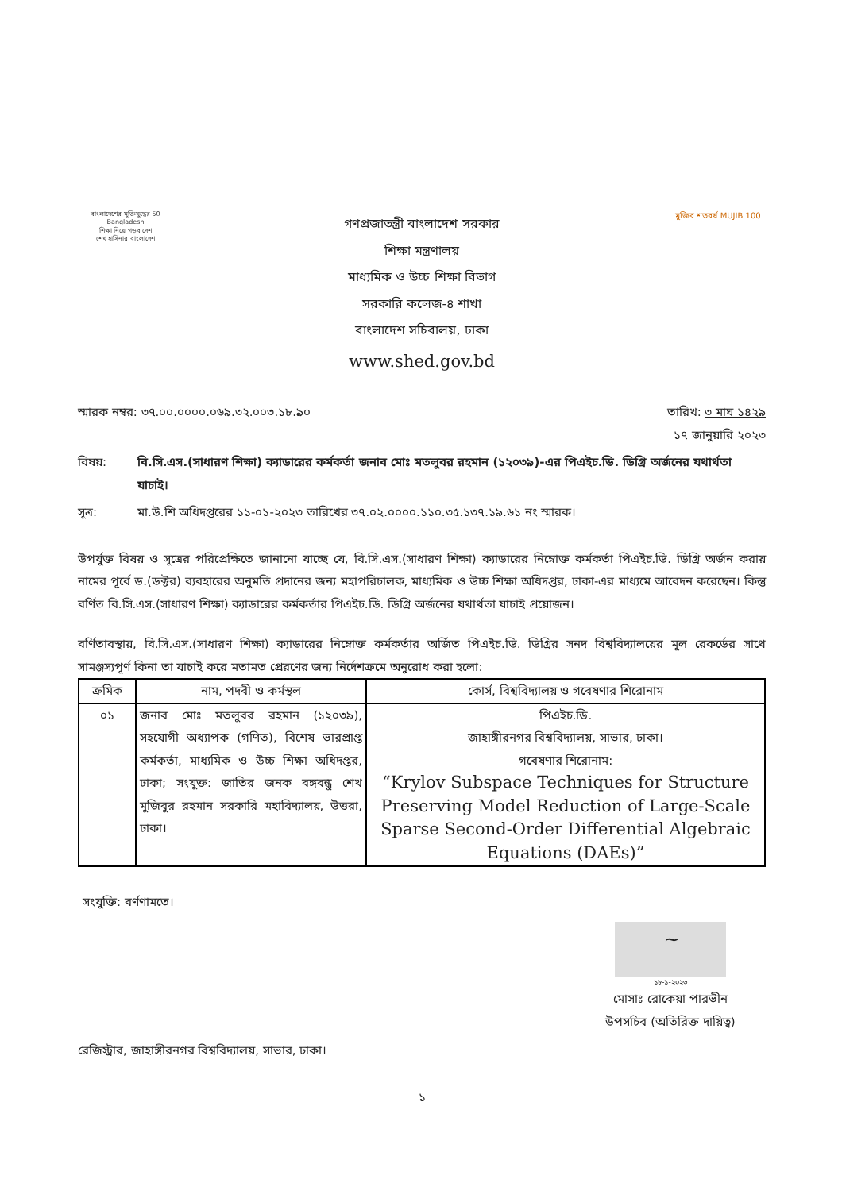বাংলাদেশের মুক্তিযুদ্ধের 50 Bangladesh
শিক্ষা নিয়ে গড়ব দেশ
শেখ হাসিনার বাংলাদেশ
গণপ্রজাতন্ত্রী বাংলাদেশ সরকার
শিক্ষা মন্ত্রণালয়
মাধ্যমিক ও উচ্চ শিক্ষা বিভাগ
সরকারি কলেজ-৪ শাখা
বাংলাদেশ সচিবালয়, ঢাকা
www.shed.gov.bd
মুজিব শতবর্ষ MUJIB 100
স্মারক নম্বর: ৩৭.০০.০০০০.০৬৯.৩২.০০৩.১৮.৯০
তারিখ: ৩ মাঘ ১৪২৯
১৭ জানুয়ারি ২০২৩
বিষয়: বি.সি.এস.(সাধারণ শিক্ষা) ক্যাডারের কর্মকর্তা জনাব মোঃ মতলুবর রহমান (১২০৩৯)-এর পিএইচ.ডি. ডিগ্রি অর্জনের যথার্থতা যাচাই।
সূত্র: মা.উ.শি অধিদপ্তরের ১১-০১-২০২৩ তারিখের ৩৭.০২.০০০০.১১০.৩৫.১৩৭.১৯.৬১ নং স্মারক।
উপর্যুক্ত বিষয় ও সূত্রের পরিপ্রেক্ষিতে জানানো যাচ্ছে যে, বি.সি.এস.(সাধারণ শিক্ষা) ক্যাডারের নিম্নোক্ত কর্মকর্তা পিএইচ.ডি. ডিগ্রি অর্জন করায় নামের পূর্বে ড.(ডক্টর) ব্যবহারের অনুমতি প্রদানের জন্য মহাপরিচালক, মাধ্যমিক ও উচ্চ শিক্ষা অধিদপ্তর, ঢাকা-এর মাধ্যমে আবেদন করেছেন। কিন্তু বর্ণিত বি.সি.এস.(সাধারণ শিক্ষা) ক্যাডারের কর্মকর্তার পিএইচ.ডি. ডিগ্রি অর্জনের যথার্থতা যাচাই প্রয়োজন।
বর্ণিতাবস্থায়, বি.সি.এস.(সাধারণ শিক্ষা) ক্যাডারের নিম্নোক্ত কর্মকর্তার অর্জিত পিএইচ.ডি. ডিগ্রির সনদ বিশ্ববিদ্যালয়ের মূল রেকর্ডের সাথে সামঞ্জস্যপূর্ণ কিনা তা যাচাই করে মতামত প্রেরণের জন্য নির্দেশক্রমে অনুরোধ করা হলো:
| ক্রমিক | নাম, পদবী ও কর্মস্থল | কোর্স, বিশ্ববিদ্যালয় ও গবেষণার শিরোনাম |
| --- | --- | --- |
| ০১ | জনাব মোঃ মতলুবর রহমান (১২০৩৯), সহযোগী অধ্যাপক (গণিত), বিশেষ ভারপ্রাপ্ত কর্মকর্তা, মাধ্যমিক ও উচ্চ শিক্ষা অধিদপ্তর, ঢাকা; সংযুক্ত: জাতির জনক বঙ্গবন্ধু শেখ মুজিবুর রহমান সরকারি মহাবিদ্যালয়, উত্তরা, ঢাকা। | পিএইচ.ডি. জাহাঙ্গীরনগর বিশ্ববিদ্যালয়, সাভার, ঢাকা। গবেষণার শিরোনাম: “Krylov Subspace Techniques for Structure Preserving Model Reduction of Large-Scale Sparse Second-Order Differential Algebraic Equations (DAEs)” |
সংযুক্তি: বর্ণণামতে।
~
১৮-১-২০২৩
মোসাঃ রোকেয়া পারভীন
উপসচিব (অতিরিক্ত দায়িত্ব)
রেজিস্ট্রার, জাহাঙ্গীরনগর বিশ্ববিদ্যালয়, সাভার, ঢাকা।
১